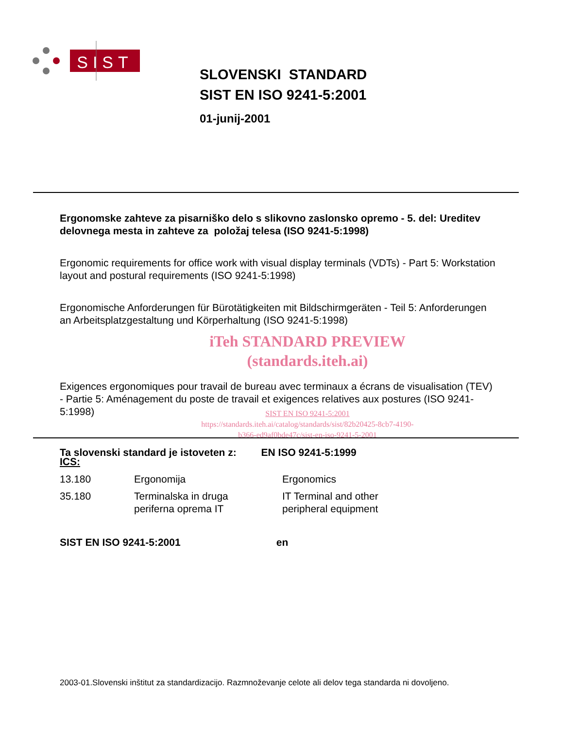SIST
SLOVENSKI STANDARD
SIST EN ISO 9241-5:2001
01-junij-2001
Ergonomske zahteve za pisarniško delo s slikovno zaslonsko opremo - 5. del: Ureditev delovnega mesta in zahteve za položaj telesa (ISO 9241-5:1998)
Ergonomic requirements for office work with visual display terminals (VDTs) - Part 5: Workstation layout and postural requirements (ISO 9241-5:1998)
Ergonomische Anforderungen für Bürotätigkeiten mit Bildschirmgeräten - Teil 5: Anforderungen an Arbeitsplatzgestaltung und Körperhaltung (ISO 9241-5:1998)
iTeh STANDARD PREVIEW
(standards.iteh.ai)
Exigences ergonomiques pour travail de bureau avec terminaux a écrans de visualisation (TEV) - Partie 5: Aménagement du poste de travail et exigences relatives aux postures (ISO 9241-5:1998)
SIST EN ISO 9241-5:2001
https://standards.iteh.ai/catalog/standards/sist/82b20425-8cb7-4190-
b366-ed9af0bde47c/sist-en-iso-9241-5-2001
Ta slovenski standard je istoveten z: EN ISO 9241-5:1999
ICS:
| 13.180 | Ergonomija | Ergonomics |
| 35.180 | Terminalska in druga periferna oprema IT | IT Terminal and other peripheral equipment |
SIST EN ISO 9241-5:2001 en
2003-01.Slovenski inštitut za standardizacijo. Razmnoževanje celote ali delov tega standarda ni dovoljeno.